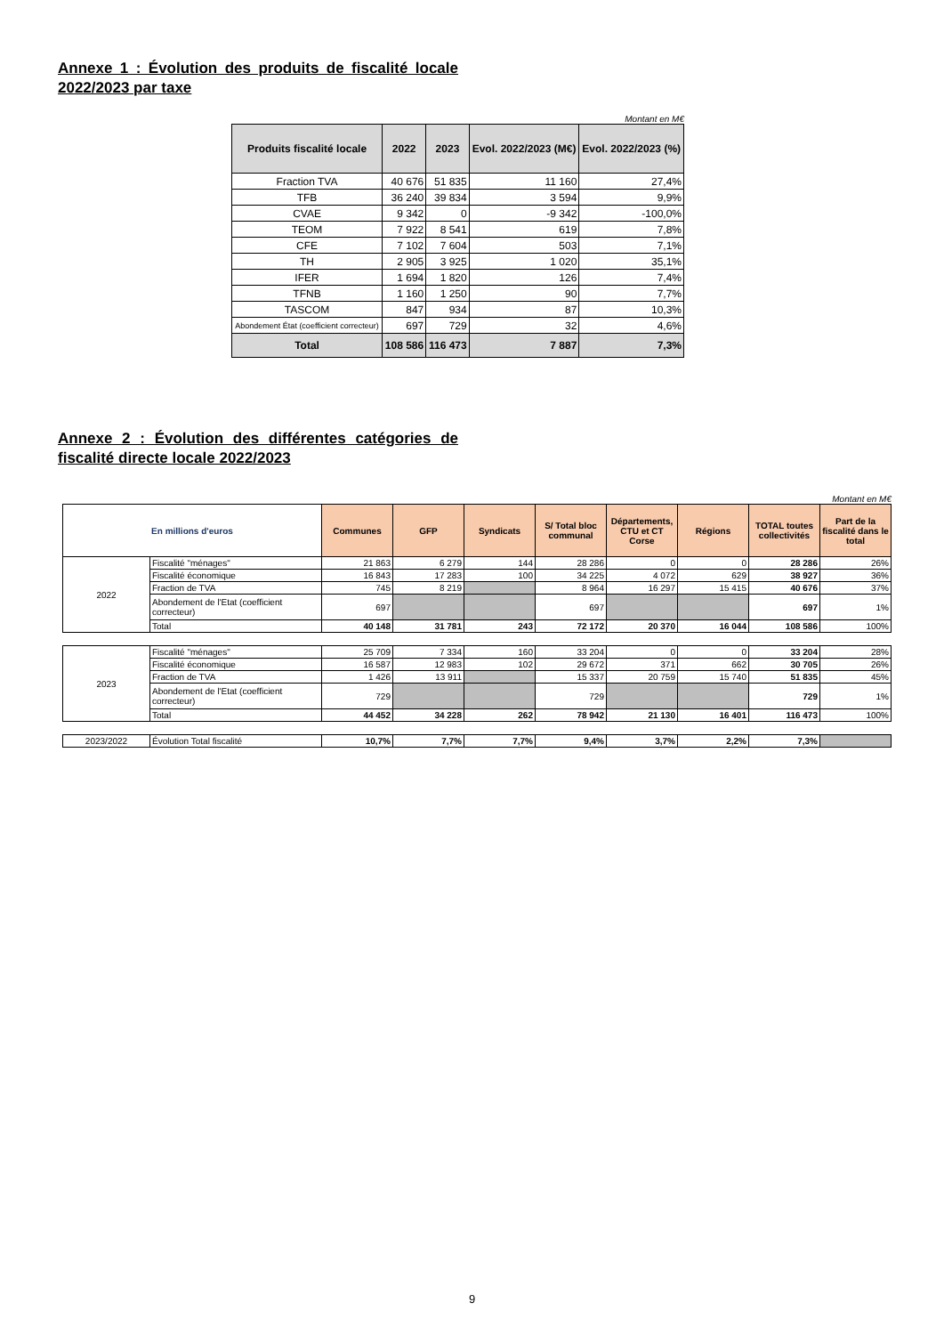Annexe 1 : Évolution des produits de fiscalité locale 2022/2023 par taxe
Montant en M€
| Produits fiscalité locale | 2022 | 2023 | Evol. 2022/2023 (M€) | Evol. 2022/2023 (%) |
| --- | --- | --- | --- | --- |
| Fraction TVA | 40 676 | 51 835 | 11 160 | 27,4% |
| TFB | 36 240 | 39 834 | 3 594 | 9,9% |
| CVAE | 9 342 | 0 | -9 342 | -100,0% |
| TEOM | 7 922 | 8 541 | 619 | 7,8% |
| CFE | 7 102 | 7 604 | 503 | 7,1% |
| TH | 2 905 | 3 925 | 1 020 | 35,1% |
| IFER | 1 694 | 1 820 | 126 | 7,4% |
| TFNB | 1 160 | 1 250 | 90 | 7,7% |
| TASCOM | 847 | 934 | 87 | 10,3% |
| Abondement État (coefficient correcteur) | 697 | 729 | 32 | 4,6% |
| Total | 108 586 | 116 473 | 7 887 | 7,3% |
Annexe 2 : Évolution des différentes catégories de fiscalité directe locale 2022/2023
Montant en M€
| En millions d'euros | | Communes | GFP | Syndicats | S/ Total bloc communal | Départements, CTU et CT Corse | Régions | TOTAL toutes collectivités | Part de la fiscalité dans le total |
| --- | --- | --- | --- | --- | --- | --- | --- | --- | --- |
| 2022 | Fiscalité "ménages" | 21 863 | 6 279 | 144 | 28 286 | 0 | 0 | 28 286 | 26% |
| | Fiscalité économique | 16 843 | 17 283 | 100 | 34 225 | 4 072 | 629 | 38 927 | 36% |
| | Fraction de TVA | 745 | 8 219 | | 8 964 | 16 297 | 15 415 | 40 676 | 37% |
| | Abondement de l'Etat (coefficient correcteur) | 697 | | | 697 | | | 697 | 1% |
| | Total | 40 148 | 31 781 | 243 | 72 172 | 20 370 | 16 044 | 108 586 | 100% |
| 2023 | Fiscalité "ménages" | 25 709 | 7 334 | 160 | 33 204 | 0 | 0 | 33 204 | 28% |
| | Fiscalité économique | 16 587 | 12 983 | 102 | 29 672 | 371 | 662 | 30 705 | 26% |
| | Fraction de TVA | 1 426 | 13 911 | | 15 337 | 20 759 | 15 740 | 51 835 | 45% |
| | Abondement de l'Etat (coefficient correcteur) | 729 | | | 729 | | | 729 | 1% |
| | Total | 44 452 | 34 228 | 262 | 78 942 | 21 130 | 16 401 | 116 473 | 100% |
| 2023/2022 | Évolution Total fiscalité | 10,7% | 7,7% | 7,7% | 9,4% | 3,7% | 2,2% | 7,3% | |
9